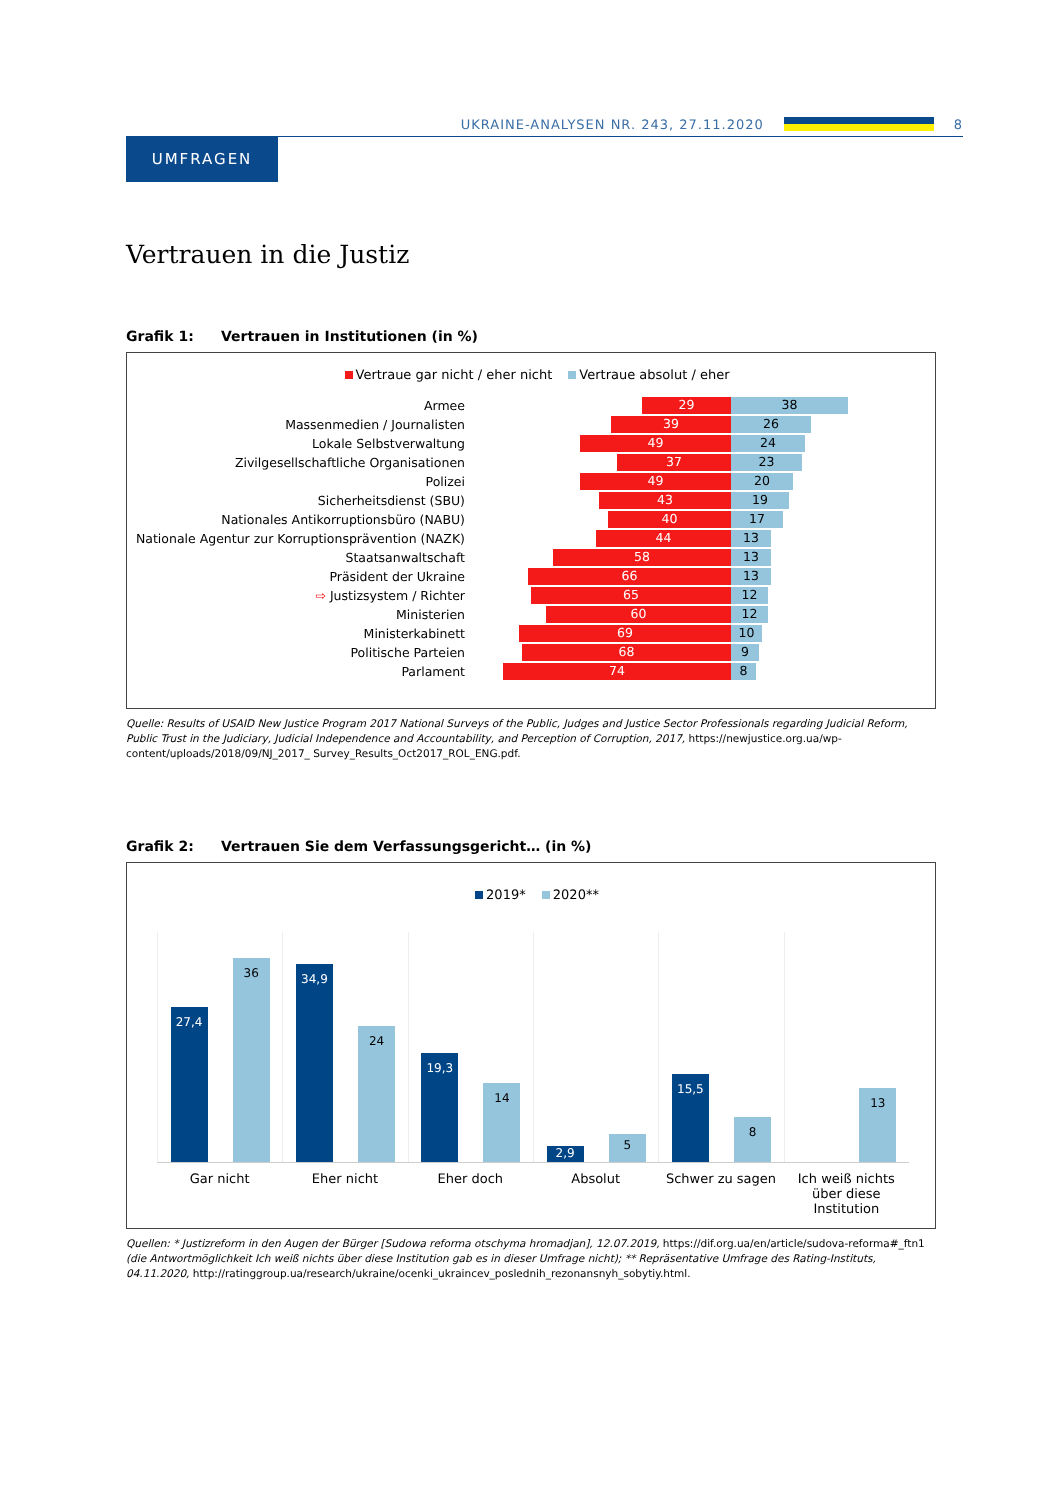UKRAINE-ANALYSEN NR. 243, 27.11.2020
8
UMFRAGEN
Vertrauen in die Justiz
Grafik 1: Vertrauen in Institutionen (in %)
Vertraue gar nicht / eher nicht Vertraue absolut / eher
Armee
29 38
Massenmedien / Journalisten
39 26
Lokale Selbstverwaltung
49 24
Zivilgesellschaftliche Organisationen
37 23
Polizei
49 20
Sicherheitsdienst (SBU)
43 19
Nationales Antikorruptionsbüro (NABU)
40 17
Nationale Agentur zur Korruptionsprävention (NAZK)
44 13
Staatsanwaltschaft
58 13
Präsident der Ukraine
66 13
⇨ Justizsystem / Richter
65 12
Ministerien
60 12
Ministerkabinett
69 10
Politische Parteien
68 9
Parlament
74 8
Quelle: Results of USAID New Justice Program 2017 National Surveys of the Public, Judges and Justice Sector Professionals regarding Judicial Reform, Public Trust in the Judiciary, Judicial Independence and Accountability, and Perception of Corruption, 2017, https://newjustice.org.ua/wp-content/uploads/2018/09/NJ_2017_ Survey_Results_Oct2017_ROL_ENG.pdf.
Grafik 2: Vertrauen Sie dem Verfassungsgericht… (in %)
2019* 2020**
27,4
36
34,9
24
19,3
14
2,9
5
15,5
8
13
Gar nicht Eher nicht Eher doch Absolut Schwer zu sagen Ich weiß nichts über diese Institution
Quellen: * Justizreform in den Augen der Bürger [Sudowa reforma otschyma hromadjan], 12.07.2019, https://dif.org.ua/en/article/sudova-reforma#_ftn1 (die Antwortmöglichkeit Ich weiß nichts über diese Institution gab es in dieser Umfrage nicht); ** Repräsentative Umfrage des Rating-Instituts, 04.11.2020, http://ratinggroup.ua/research/ukraine/ocenki_ukraincev_poslednih_rezonansnyh_sobytiy.html.